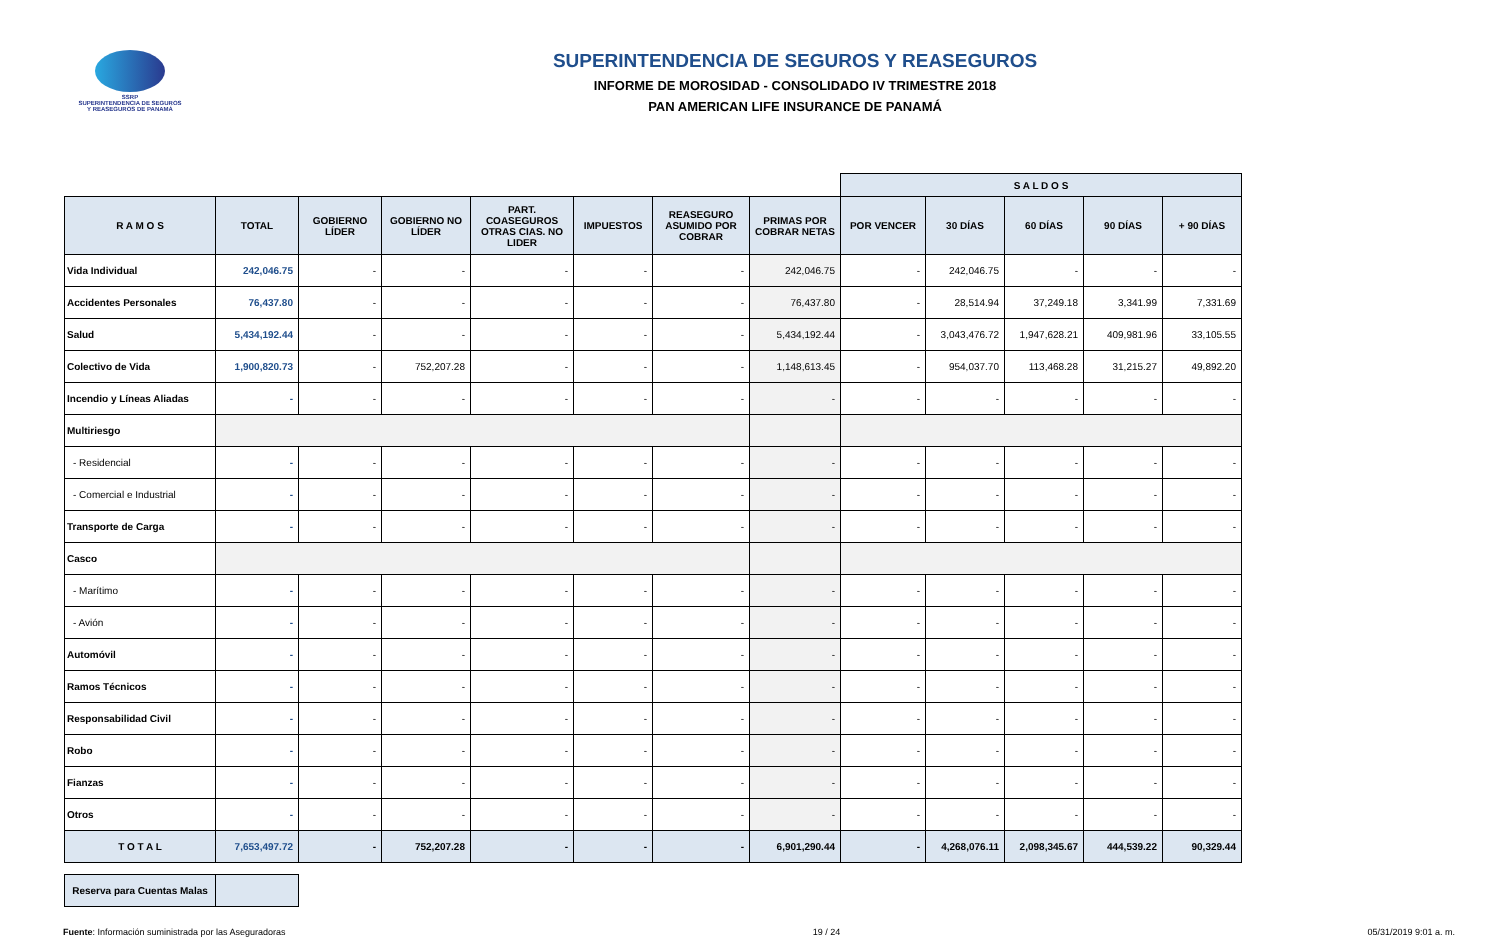SSRP
SUPERINTENDENCIA DE SEGUROS
Y REASEGUROS DE PANAMÁ
SUPERINTENDENCIA DE SEGUROS Y REASEGUROS
INFORME DE MOROSIDAD - CONSOLIDADO IV TRIMESTRE 2018
PAN AMERICAN LIFE INSURANCE DE PANAMÁ
| | | | | | | | | S A L D O S | | | | |
| --- | --- | --- | --- | --- | --- | --- | --- | --- | --- | --- | --- | --- |
| R A M O S | TOTAL | GOBIERNO LÍDER | GOBIERNO NO LÍDER | PART. COASEGUROS OTRAS CIAS. NO LIDER | IMPUESTOS | REASEGURO ASUMIDO POR COBRAR | PRIMAS POR COBRAR NETAS | POR VENCER | 30 DÍAS | 60 DÍAS | 90 DÍAS | + 90 DÍAS |
| Vida Individual | 242,046.75 | - | - | - | - | - | 242,046.75 | - | 242,046.75 | - | - | - |
| Accidentes Personales | 76,437.80 | - | - | - | - | - | 76,437.80 | - | 28,514.94 | 37,249.18 | 3,341.99 | 7,331.69 |
| Salud | 5,434,192.44 | - | - | - | - | - | 5,434,192.44 | - | 3,043,476.72 | 1,947,628.21 | 409,981.96 | 33,105.55 |
| Colectivo de Vida | 1,900,820.73 | - | 752,207.28 | - | - | - | 1,148,613.45 | - | 954,037.70 | 113,468.28 | 31,215.27 | 49,892.20 |
| Incendio y Líneas Aliadas | - | - | - | - | - | - | - | - | - | - | - | - |
| Multiriesgo | | | | | | | | | | | | |
| - Residencial | - | - | - | - | - | - | - | - | - | - | - | - |
| - Comercial e Industrial | - | - | - | - | - | - | - | - | - | - | - | - |
| Transporte de Carga | - | - | - | - | - | - | - | - | - | - | - | - |
| Casco | | | | | | | | | | | | |
| - Marítimo | - | - | - | - | - | - | - | - | - | - | - | - |
| - Avión | - | - | - | - | - | - | - | - | - | - | - | - |
| Automóvil | - | - | - | - | - | - | - | - | - | - | - | - |
| Ramos Técnicos | - | - | - | - | - | - | - | - | - | - | - | - |
| Responsabilidad Civil | - | - | - | - | - | - | - | - | - | - | - | - |
| Robo | - | - | - | - | - | - | - | - | - | - | - | - |
| Fianzas | - | - | - | - | - | - | - | - | - | - | - | - |
| Otros | - | - | - | - | - | - | - | - | - | - | - | - |
| T O T A L | 7,653,497.72 | - | 752,207.28 | - | - | - | 6,901,290.44 | - | 4,268,076.11 | 2,098,345.67 | 444,539.22 | 90,329.44 |
| Reserva para Cuentas Malas | |
| --- | --- |
Fuente: Información suministrada por las Aseguradoras 19 / 24 05/31/2019 9:01 a. m.